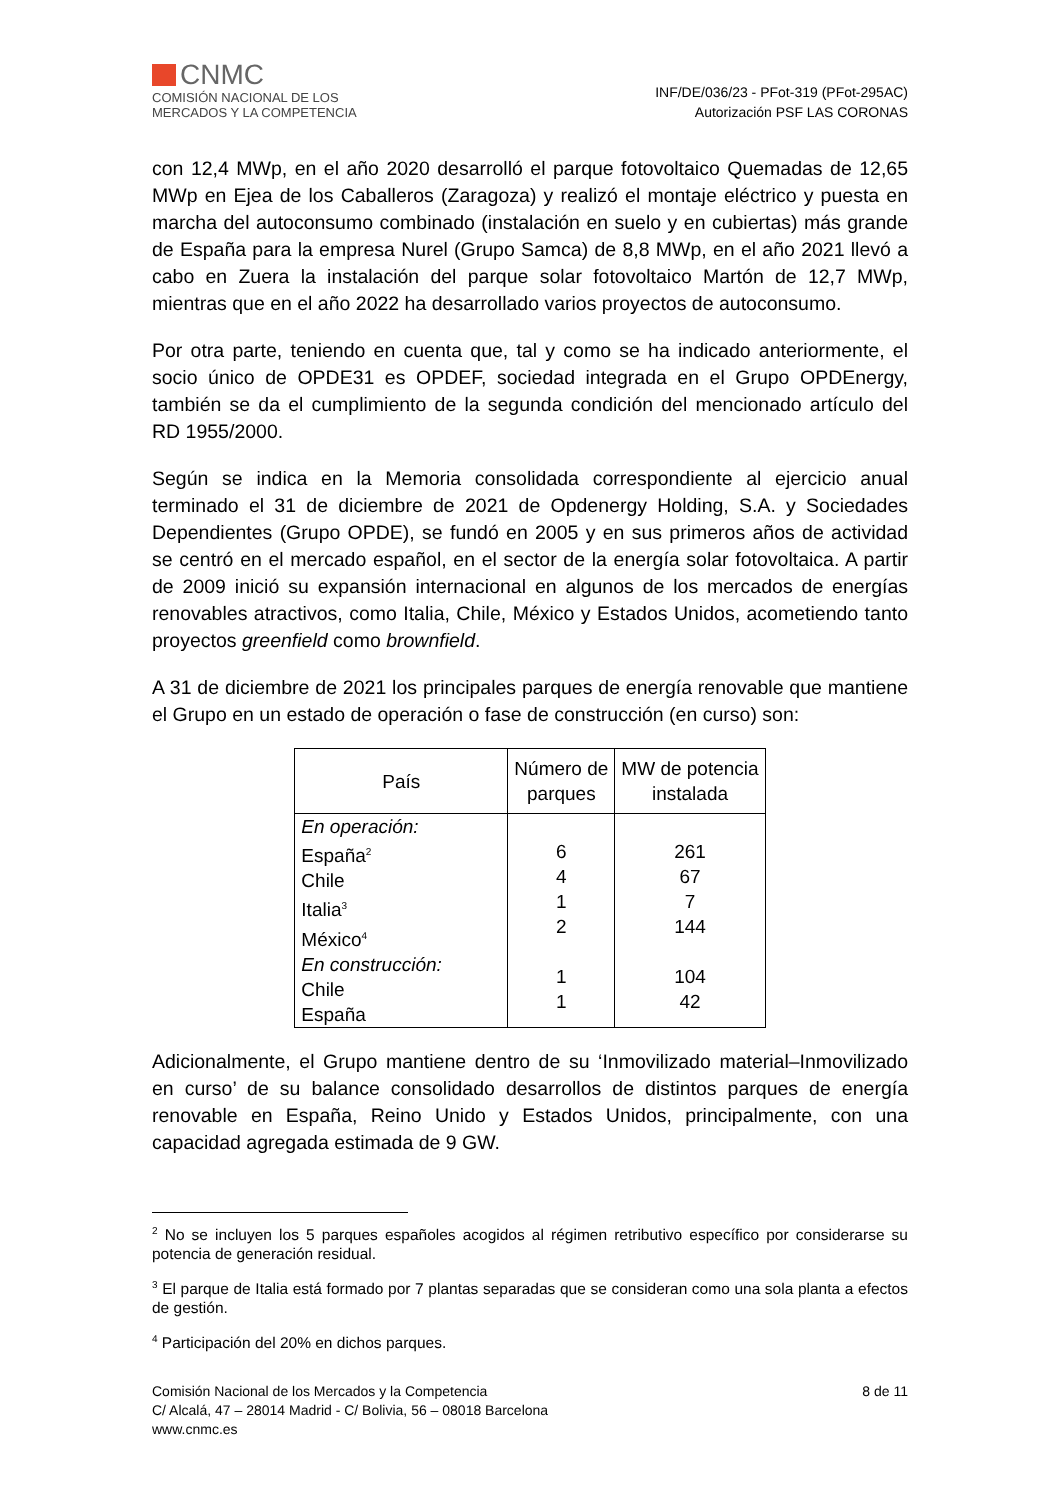CNMC
COMISIÓN NACIONAL DE LOS
MERCADOS Y LA COMPETENCIA
INF/DE/036/23 - PFot-319 (PFot-295AC)
Autorización PSF LAS CORONAS
con 12,4 MWp, en el año 2020 desarrolló el parque fotovoltaico Quemadas de 12,65 MWp en Ejea de los Caballeros (Zaragoza) y realizó el montaje eléctrico y puesta en marcha del autoconsumo combinado (instalación en suelo y en cubiertas) más grande de España para la empresa Nurel (Grupo Samca) de 8,8 MWp, en el año 2021 llevó a cabo en Zuera la instalación del parque solar fotovoltaico Martón de 12,7 MWp, mientras que en el año 2022 ha desarrollado varios proyectos de autoconsumo.
Por otra parte, teniendo en cuenta que, tal y como se ha indicado anteriormente, el socio único de OPDE31 es OPDEF, sociedad integrada en el Grupo OPDEnergy, también se da el cumplimiento de la segunda condición del mencionado artículo del RD 1955/2000.
Según se indica en la Memoria consolidada correspondiente al ejercicio anual terminado el 31 de diciembre de 2021 de Opdenergy Holding, S.A. y Sociedades Dependientes (Grupo OPDE), se fundó en 2005 y en sus primeros años de actividad se centró en el mercado español, en el sector de la energía solar fotovoltaica. A partir de 2009 inició su expansión internacional en algunos de los mercados de energías renovables atractivos, como Italia, Chile, México y Estados Unidos, acometiendo tanto proyectos greenfield como brownfield.
A 31 de diciembre de 2021 los principales parques de energía renovable que mantiene el Grupo en un estado de operación o fase de construcción (en curso) son:
| País | Número de parques | MW de potencia instalada |
| --- | --- | --- |
| En operación: España<sup>2</sup> Chile Italia<sup>3</sup> México<sup>4</sup> En construcción: Chile España | 6 4 1 2 1 1 | 261 67 7 144 104 42 |
Adicionalmente, el Grupo mantiene dentro de su ‘Inmovilizado material–Inmovilizado en curso’ de su balance consolidado desarrollos de distintos parques de energía renovable en España, Reino Unido y Estados Unidos, principalmente, con una capacidad agregada estimada de 9 GW.
<sup>2</sup> No se incluyen los 5 parques españoles acogidos al régimen retributivo específico por considerarse su potencia de generación residual.
<sup>3</sup> El parque de Italia está formado por 7 plantas separadas que se consideran como una sola planta a efectos de gestión.
<sup>4</sup> Participación del 20% en dichos parques.
Comisión Nacional de los Mercados y la Competencia
C/ Alcalá, 47 – 28014 Madrid - C/ Bolivia, 56 – 08018 Barcelona
www.cnmc.es
8 de 11